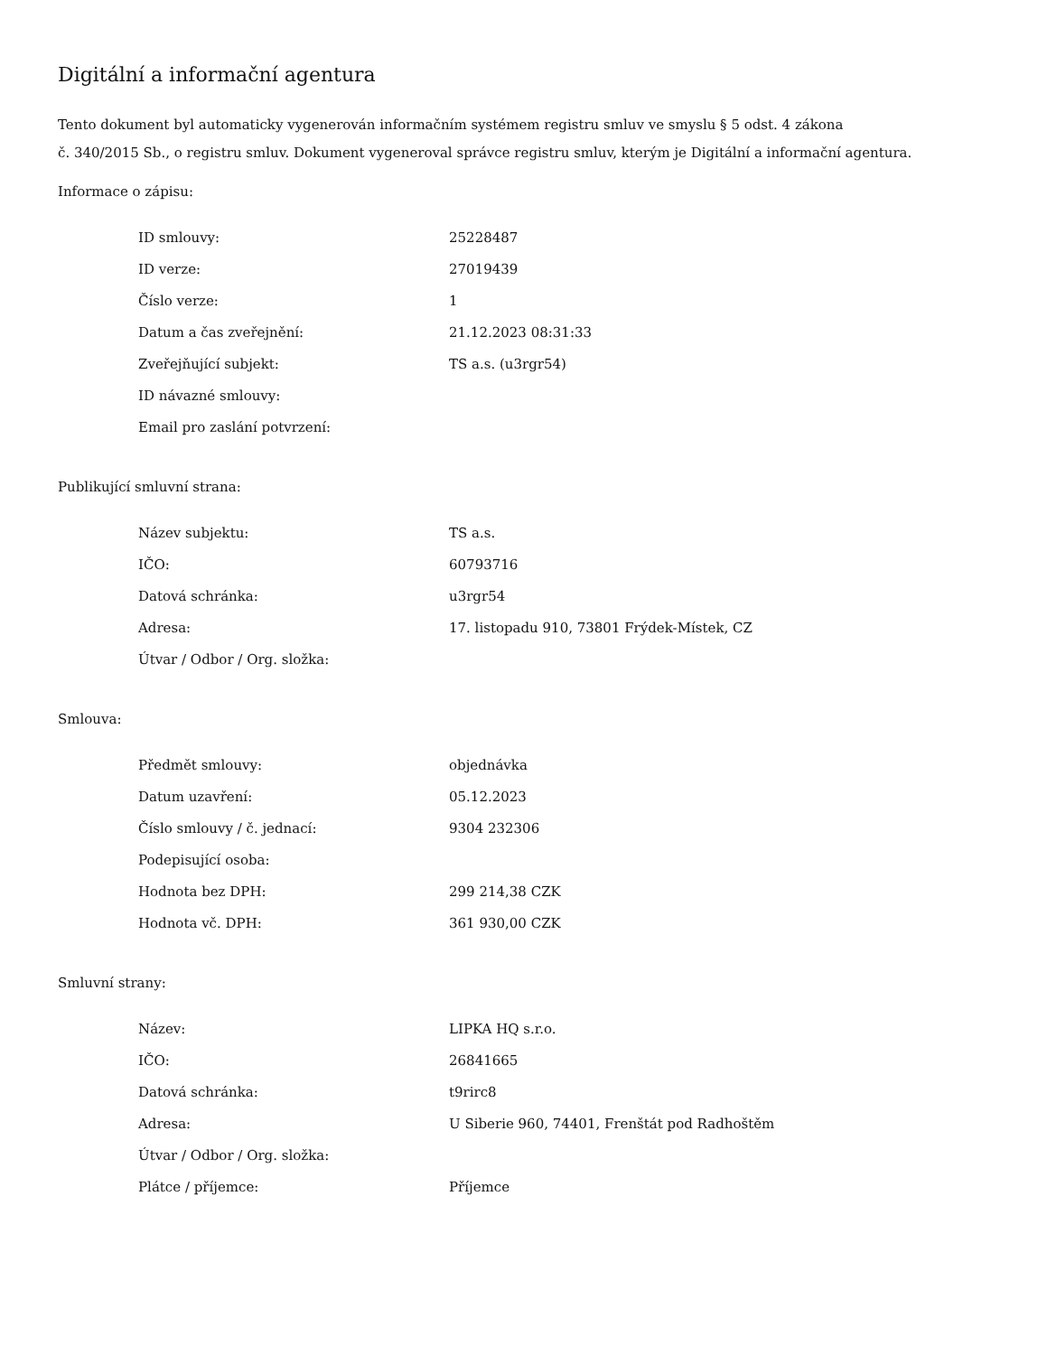Digitální a informační agentura
Tento dokument byl automaticky vygenerován informačním systémem registru smluv ve smyslu § 5 odst. 4 zákona
č. 340/2015 Sb., o registru smluv. Dokument vygeneroval správce registru smluv, kterým je Digitální a informační agentura.
Informace o zápisu:
| ID smlouvy: | 25228487 |
| ID verze: | 27019439 |
| Číslo verze: | 1 |
| Datum a čas zveřejnění: | 21.12.2023 08:31:33 |
| Zveřejňující subjekt: | TS a.s. (u3rgr54) |
| ID návazné smlouvy: | |
| Email pro zaslání potvrzení: | |
Publikující smluvní strana:
| Název subjektu: | TS a.s. |
| IČO: | 60793716 |
| Datová schránka: | u3rgr54 |
| Adresa: | 17. listopadu 910, 73801 Frýdek-Místek, CZ |
| Útvar / Odbor / Org. složka: | |
Smlouva:
| Předmět smlouvy: | objednávka |
| Datum uzavření: | 05.12.2023 |
| Číslo smlouvy / č. jednací: | 9304 232306 |
| Podepisující osoba: | |
| Hodnota bez DPH: | 299 214,38 CZK |
| Hodnota vč. DPH: | 361 930,00 CZK |
Smluvní strany:
| Název: | LIPKA HQ s.r.o. |
| IČO: | 26841665 |
| Datová schránka: | t9rirc8 |
| Adresa: | U Siberie 960, 74401, Frenštát pod Radhoštěm |
| Útvar / Odbor / Org. složka: | |
| Plátce / příjemce: | Příjemce |